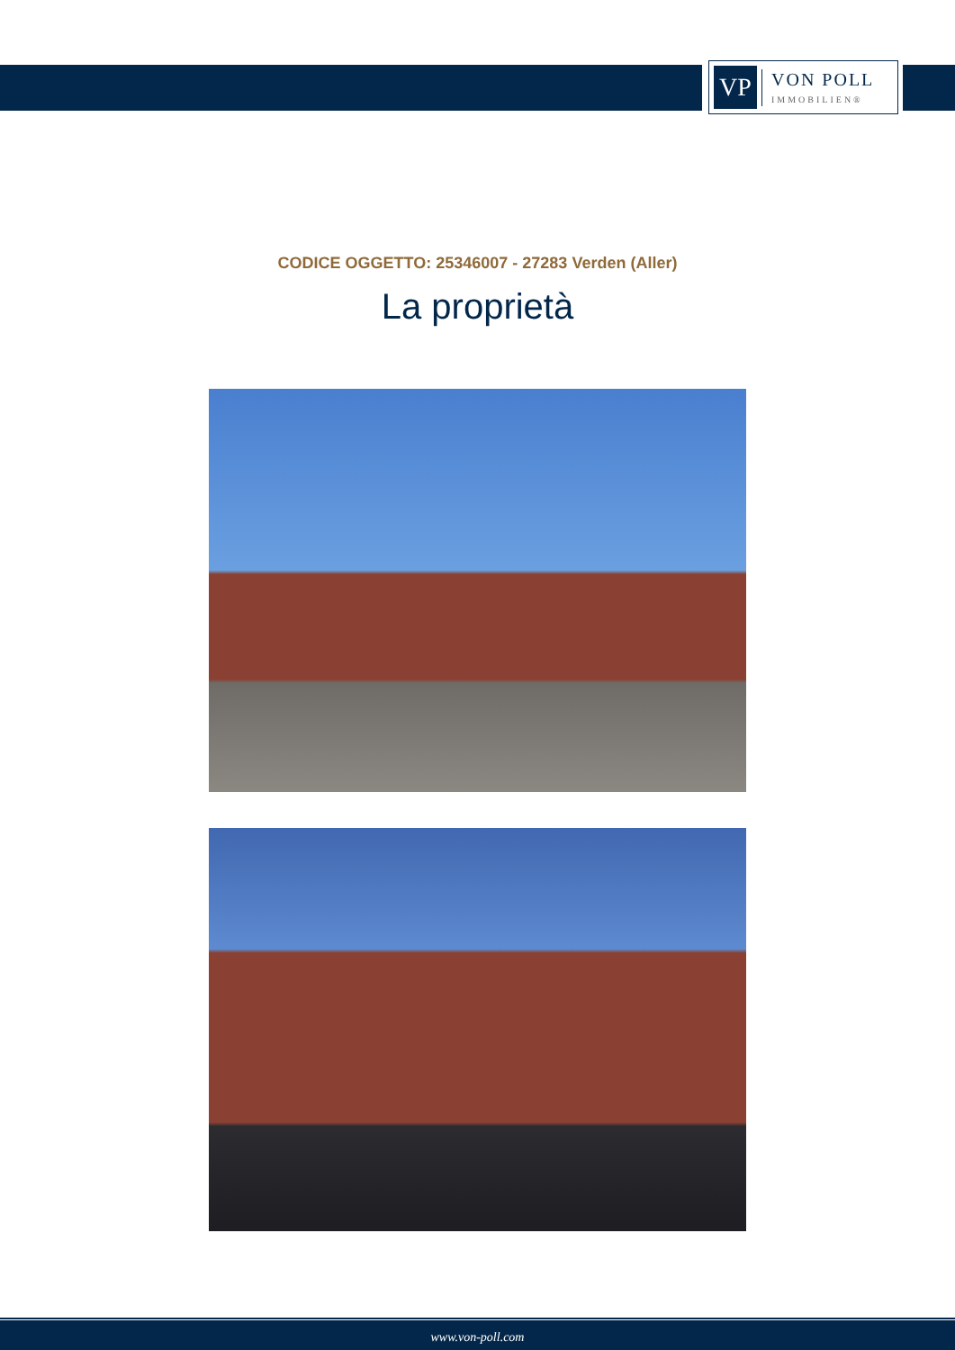VP
VON POLL
IMMOBILIEN®
CODICE OGGETTO: 25346007 - 27283 Verden (Aller)
La proprietà
www.von-poll.com